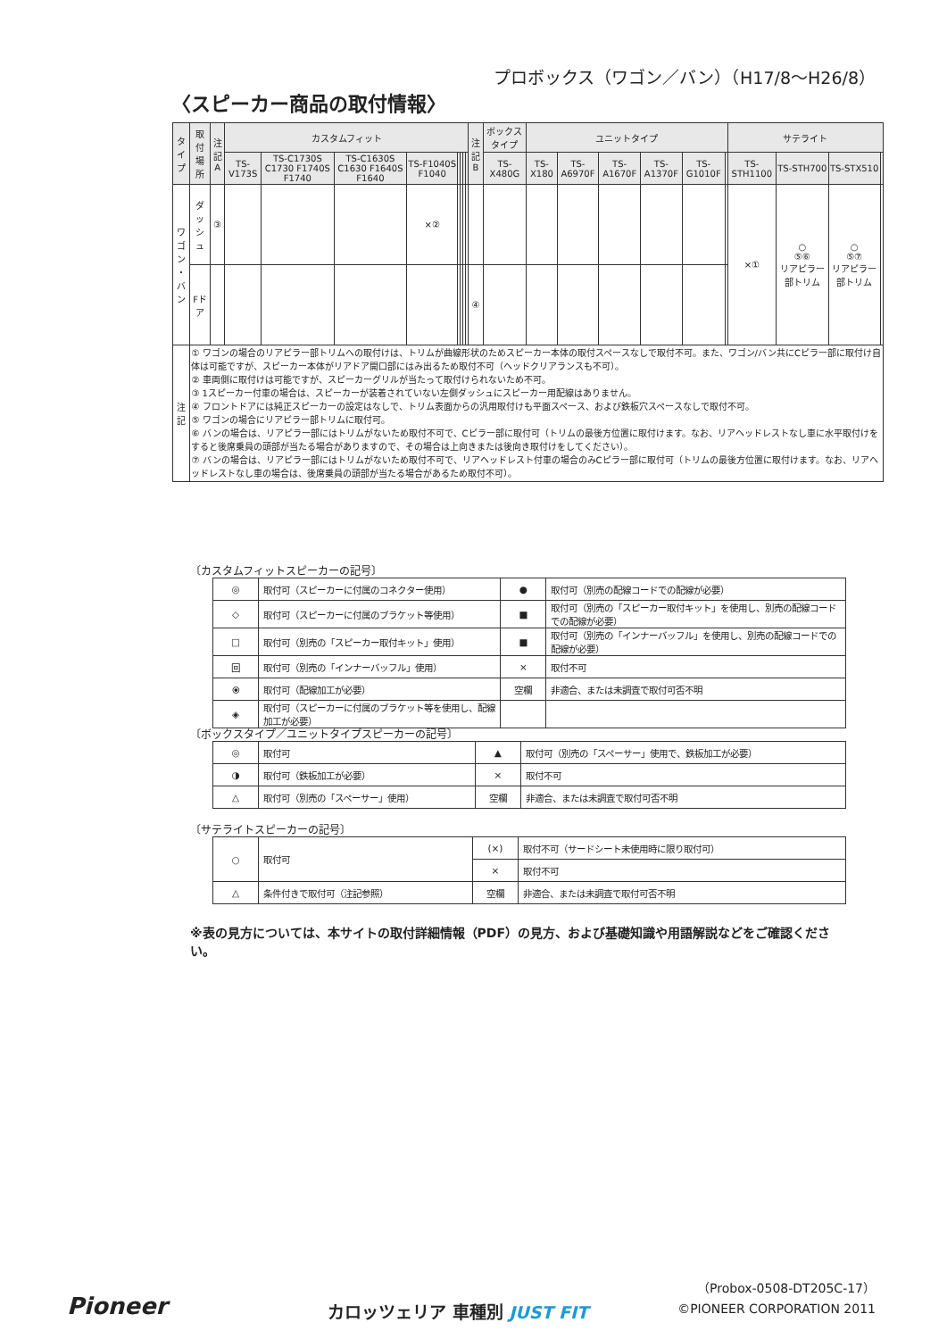プロボックス（ワゴン／バン）（H17/8〜H26/8）
〈スピーカー商品の取付情報〉
| タイプ | 取付場所 | 注記 A | カスタムフィット | | | | | | | | 注記 B | ボックスタイプ | ユニットタイプ | | | | | | サテライト | | | |
| --- | --- | --- | --- | --- | --- | --- | --- | --- | --- | --- | --- | --- | --- | --- | --- | --- | --- | --- | --- | --- | --- | --- |
| | | | TS-V173S | TS-C1730S C1730 F1740S F1740 | TS-C1630S C1630 F1640S F1640 | TS-F1040S F1040 | | | | | | TS-X480G | TS-X180 | TS-A6970F | TS-A1670F | TS-A1370F | TS-G1010F | | TS-STH1100 | TS-STH700 | TS-STX510 | |
| ワゴン ・ バン | ダッシュ | ③ | | | | ×② | | | | | | | | | | | | | ×① | ○ ⑤⑥ リアピラー部トリム | ○ ⑤⑦ リアピラー部トリム | |
| | Fドア | | | | | | | | | | ④ | | | | | | | | | | | |
| 注 記 | ① ワゴンの場合のリアピラー部トリムへの取付けは、トリムが曲線形状のためスピーカー本体の取付スペースなしで取付不可。また、ワゴン/バン共にCピラー部に取付け自体は可能ですが、スピーカー本体がリアドア開口部にはみ出るため取付不可（ヘッドクリアランスも不可）。 ② 車両側に取付けは可能ですが、スピーカーグリルが当たって取付けられないため不可。 ③ 1スピーカー付車の場合は、スピーカーが装着されていない左側ダッシュにスピーカー用配線はありません。 ④ フロントドアには純正スピーカーの設定はなしで、トリム表面からの汎用取付けも平面スペース、および鉄板穴スペースなしで取付不可。 ⑤ ワゴンの場合にリアピラー部トリムに取付可。 ⑥ バンの場合は、リアピラー部にはトリムがないため取付不可で、Cピラー部に取付可（トリムの最後方位置に取付けます。なお、リアヘッドレストなし車に水平取付けをすると後席乗員の頭部が当たる場合がありますので、その場合は上向きまたは後向き取付けをしてください）。 ⑦ バンの場合は、リアピラー部にはトリムがないため取付不可で、リアヘッドレスト付車の場合のみCピラー部に取付可（トリムの最後方位置に取付けます。なお、リアヘッドレストなし車の場合は、後席乗員の頭部が当たる場合があるため取付不可）。 | | | | | | | | | | | | | | | | | | | | | |
〔カスタムフィットスピーカーの記号〕
| ◎ | 取付可（スピーカーに付属のコネクター使用） | ● | 取付可（別売の配線コードでの配線が必要） |
| ◇ | 取付可（スピーカーに付属のブラケット等使用） | ■ | 取付可（別売の「スピーカー取付キット」を使用し、別売の配線コードでの配線が必要） |
| □ | 取付可（別売の「スピーカー取付キット」使用） | ■ | 取付可（別売の「インナーバッフル」を使用し、別売の配線コードでの配線が必要） |
| 回 | 取付可（別売の「インナーバッフル」使用） | × | 取付不可 |
| ⦿ | 取付可（配線加工が必要） | 空欄 | 非適合、または未調査で取付可否不明 |
| ◈ | 取付可（スピーカーに付属のブラケット等を使用し、配線加工が必要） | | |
〔ボックスタイプ／ユニットタイプスピーカーの記号〕
| ◎ | 取付可 | ▲ | 取付可（別売の「スペーサー」使用で、鉄板加工が必要） |
| ◑ | 取付可（鉄板加工が必要） | × | 取付不可 |
| △ | 取付可（別売の「スペーサー」使用） | 空欄 | 非適合、または未調査で取付可否不明 |
〔サテライトスピーカーの記号〕
| ○ | 取付可 | (×) | 取付不可（サードシート未使用時に限り取付可） |
| | | × | 取付不可 |
| △ | 条件付きで取付可（注記参照） | 空欄 | 非適合、または未調査で取付可否不明 |
※表の見方については、本サイトの取付詳細情報（PDF）の見方、および基礎知識や用語解説などをご確認ください。
（Probox-0508-DT205C-17）
Pioneer カロッツェリア 車種別 JUST FIT ©PIONEER CORPORATION 2011